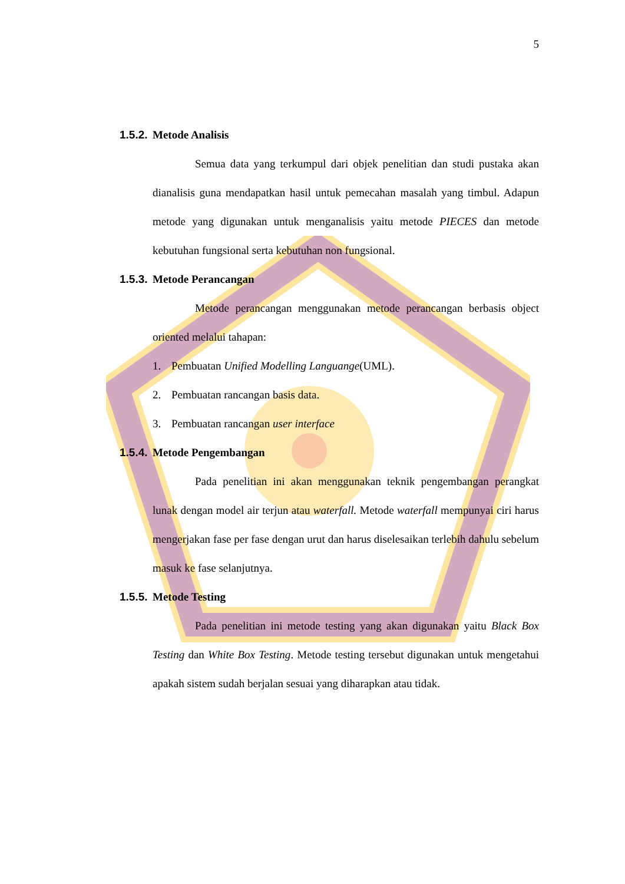5
1.5.2. Metode Analisis
Semua data yang terkumpul dari objek penelitian dan studi pustaka akan dianalisis guna mendapatkan hasil untuk pemecahan masalah yang timbul. Adapun metode yang digunakan untuk menganalisis yaitu metode PIECES dan metode kebutuhan fungsional serta kebutuhan non fungsional.
1.5.3. Metode Perancangan
Metode perancangan menggunakan metode perancangan berbasis object oriented melalui tahapan:
1. Pembuatan Unified Modelling Languange(UML).
2. Pembuatan rancangan basis data.
3. Pembuatan rancangan user interface
1.5.4. Metode Pengembangan
Pada penelitian ini akan menggunakan teknik pengembangan perangkat lunak dengan model air terjun atau waterfall. Metode waterfall mempunyai ciri harus mengerjakan fase per fase dengan urut dan harus diselesaikan terlebih dahulu sebelum masuk ke fase selanjutnya.
1.5.5. Metode Testing
Pada penelitian ini metode testing yang akan digunakan yaitu Black Box Testing dan White Box Testing. Metode testing tersebut digunakan untuk mengetahui apakah sistem sudah berjalan sesuai yang diharapkan atau tidak.